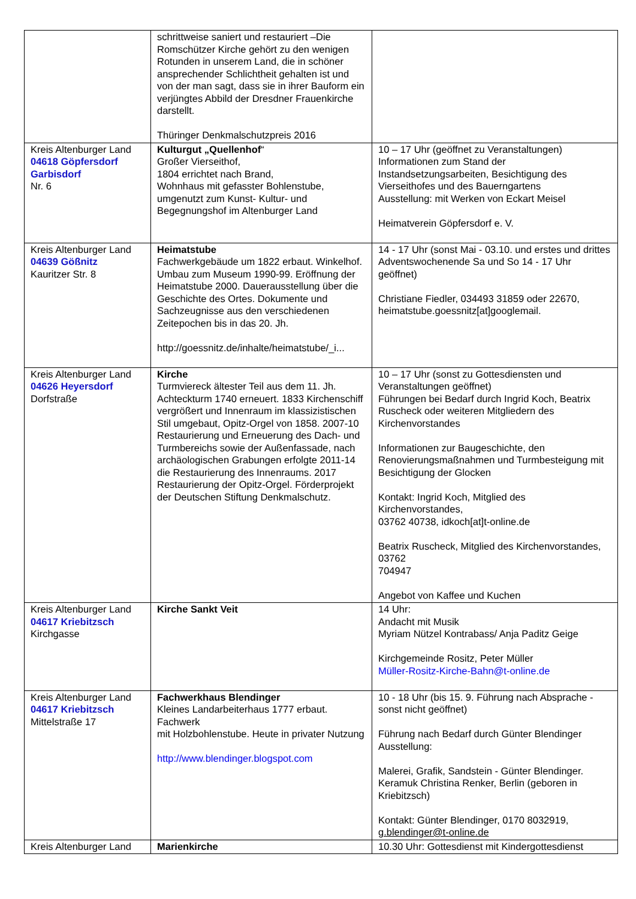| | schrittweise saniert und restauriert –Die Romschützer Kirche gehört zu den wenigen Rotunden in unserem Land, die in schöner ansprechender Schlichtheit gehalten ist und von der man sagt, dass sie in ihrer Bauform ein verjüngtes Abbild der Dresdner Frauenkirche darstellt. Thüringer Denkmalschutzpreis 2016 | |
| Kreis Altenburger Land 04618 Göpfersdorf Garbisdorf Nr. 6 | Kulturgut „Quellenhof “ Großer Vierseithof, 1804 errichtet nach Brand, Wohnhaus mit gefasster Bohlenstube, umgenutzt zum Kunst- Kultur- und Begegnungshof im Altenburger Land | 10 – 17 Uhr (geöffnet zu Veranstaltungen) Informationen zum Stand der Instandsetzungsarbeiten, Besichtigung des Vierseithofes und des Bauerngartens Ausstellung: mit Werken von Eckart Meisel Heimatverein Göpfersdorf e. V. |
| Kreis Altenburger Land 04639 Gößnitz Kauritzer Str. 8 | Heimatstube Fachwerkgebäude um 1822 erbaut. Winkelhof. Umbau zum Museum 1990-99. Eröffnung der Heimatstube 2000. Dauerausstellung über die Geschichte des Ortes. Dokumente und Sachzeugnisse aus den verschiedenen Zeitepochen bis in das 20. Jh. http://goessnitz.de/inhalte/heimatstube/_i... | 14 - 17 Uhr (sonst Mai - 03.10. und erstes und drittes Adventswochenende Sa und So 14 - 17 Uhr geöffnet) Christiane Fiedler, 034493 31859 oder 22670, heimatstube.goessnitz[at]googlemail. |
| Kreis Altenburger Land 04626 Heyersdorf Dorfstraße | Kirche Turmviereck ältester Teil aus dem 11. Jh. Achteckturm 1740 erneuert. 1833 Kirchenschiff vergrößert und Innenraum im klassizistischen Stil umgebaut, Opitz-Orgel von 1858. 2007-10 Restaurierung und Erneuerung des Dach- und Turmbereichs sowie der Außenfassade, nach archäologischen Grabungen erfolgte 2011-14 die Restaurierung des Innenraums. 2017 Restaurierung der Opitz-Orgel. Förderprojekt der Deutschen Stiftung Denkmalschutz. | 10 – 17 Uhr (sonst zu Gottesdiensten und Veranstaltungen geöffnet) Führungen bei Bedarf durch Ingrid Koch, Beatrix Ruscheck oder weiteren Mitgliedern des Kirchenvorstandes Informationen zur Baugeschichte, den Renovierungsmaßnahmen und Turmbesteigung mit Besichtigung der Glocken Kontakt: Ingrid Koch, Mitglied des Kirchenvorstandes, 03762 40738, idkoch[at]t-online.de Beatrix Ruscheck, Mitglied des Kirchenvorstandes, 03762 704947 Angebot von Kaffee und Kuchen |
| Kreis Altenburger Land 04617 Kriebitzsch Kirchgasse | Kirche Sankt Veit | 14 Uhr: Andacht mit Musik Myriam Nützel Kontrabass/ Anja Paditz Geige Kirchgemeinde Rositz, Peter Müller Müller-Rositz-Kirche-Bahn@t-online.de |
| Kreis Altenburger Land 04617 Kriebitzsch Mittelstraße 17 | Fachwerkhaus Blendinger Kleines Landarbeiterhaus 1777 erbaut. Fachwerk mit Holzbohlenstube. Heute in privater Nutzung http://www.blendinger.blogspot.com | 10 - 18 Uhr (bis 15. 9. Führung nach Absprache - sonst nicht geöffnet) Führung nach Bedarf durch Günter Blendinger Ausstellung: Malerei, Grafik, Sandstein - Günter Blendinger. Keramuk Christina Renker, Berlin (geboren in Kriebitzsch) Kontakt: Günter Blendinger, 0170 8032919, g.blendinger@t-online.de |
| Kreis Altenburger Land | Marienkirche | 10.30 Uhr: Gottesdienst mit Kindergottesdienst |